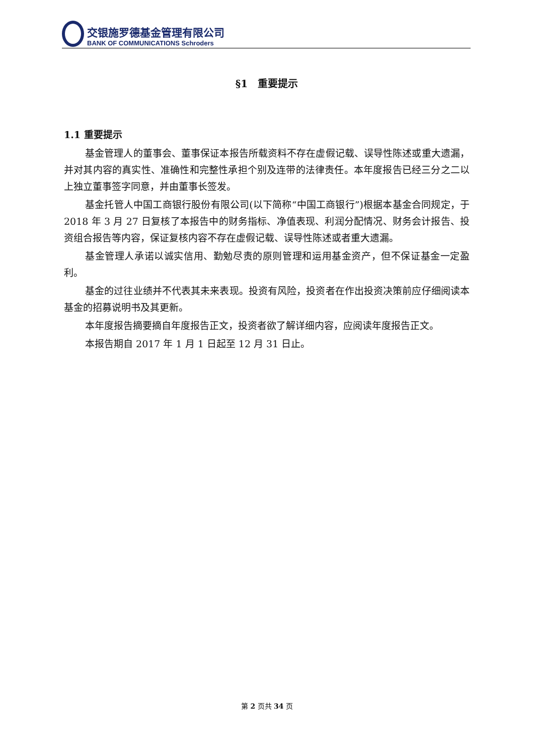交银施罗德基金管理有限公司
BANK OF COMMUNICATIONS Schroders
§1　重要提示
1.1 重要提示
基金管理人的董事会、董事保证本报告所载资料不存在虚假记载、误导性陈述或重大遗漏，并对其内容的真实性、准确性和完整性承担个别及连带的法律责任。本年度报告已经三分之二以上独立董事签字同意，并由董事长签发。
基金托管人中国工商银行股份有限公司(以下简称“中国工商银行”)根据本基金合同规定，于 2018 年 3 月 27 日复核了本报告中的财务指标、净值表现、利润分配情况、财务会计报告、投资组合报告等内容，保证复核内容不存在虚假记载、误导性陈述或者重大遗漏。
基金管理人承诺以诚实信用、勤勉尽责的原则管理和运用基金资产，但不保证基金一定盈利。
基金的过往业绩并不代表其未来表现。投资有风险，投资者在作出投资决策前应仔细阅读本基金的招募说明书及其更新。
本年度报告摘要摘自年度报告正文，投资者欲了解详细内容，应阅读年度报告正文。
本报告期自 2017 年 1 月 1 日起至 12 月 31 日止。
第 2 页共 34 页